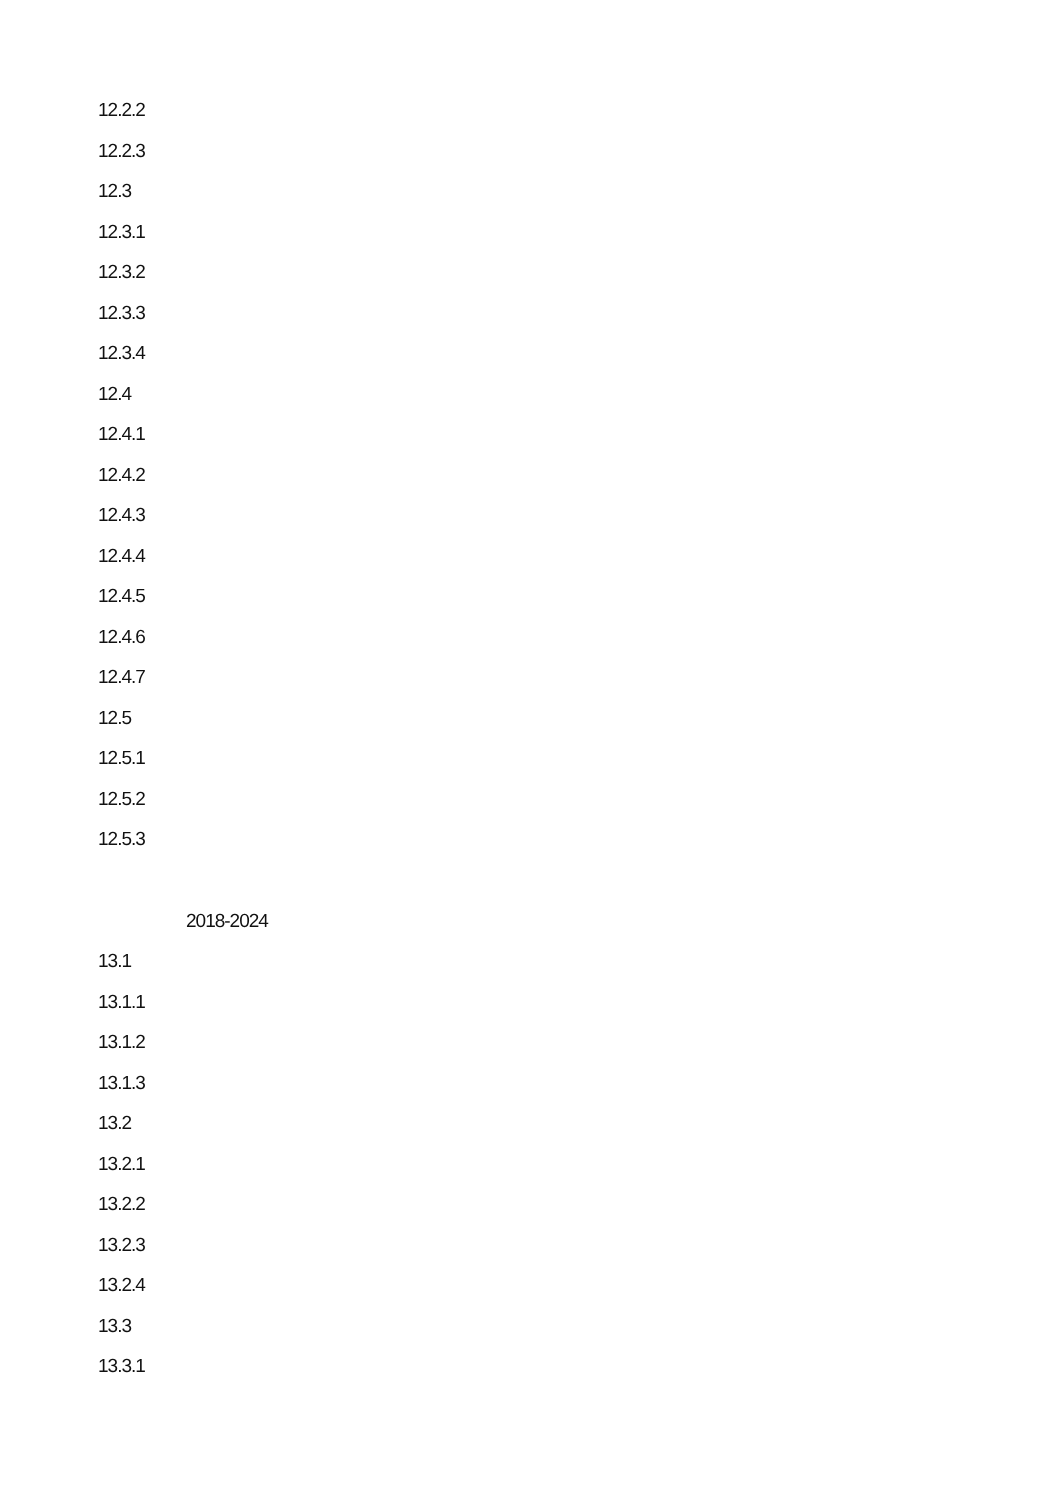12.2.2
12.2.3
12.3
12.3.1
12.3.2
12.3.3
12.3.4
12.4
12.4.1
12.4.2
12.4.3
12.4.4
12.4.5
12.4.6
12.4.7
12.5
12.5.1
12.5.2
12.5.3
2018-2024
13.1
13.1.1
13.1.2
13.1.3
13.2
13.2.1
13.2.2
13.2.3
13.2.4
13.3
13.3.1